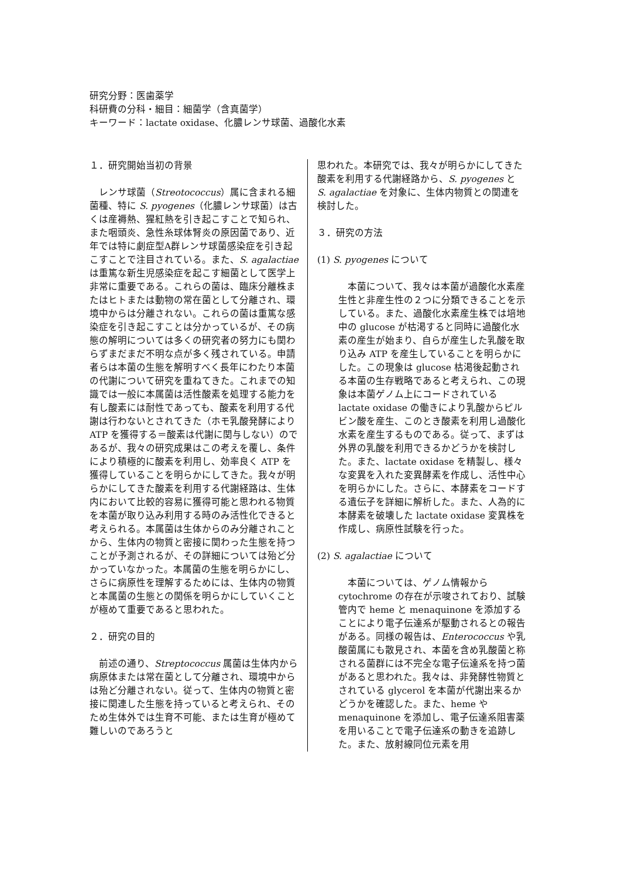研究分野：医歯薬学
科研費の分科・細目：細菌学（含真菌学）
キーワード：lactate oxidase、化膿レンサ球菌、過酸化水素
１．研究開始当初の背景
　レンサ球菌（Streotococcus）属に含まれる細菌種、特に S. pyogenes（化膿レンサ球菌）は古くは産褥熱、猩紅熱を引き起こすことで知られ、また咽頭炎、急性糸球体腎炎の原因菌であり、近年では特に劇症型A群レンサ球菌感染症を引き起こすことで注目されている。また、S. agalactiae は重篤な新生児感染症を起こす細菌として医学上非常に重要である。これらの菌は、臨床分離株またはヒトまたは動物の常在菌として分離され、環境中からは分離されない。これらの菌は重篤な感染症を引き起こすことは分かっているが、その病態の解明については多くの研究者の努力にも関わらずまだまだ不明な点が多く残されている。申請者らは本菌の生態を解明すべく長年にわたり本菌の代謝について研究を重ねてきた。これまでの知識では一般に本属菌は活性酸素を処理する能力を有し酸素には耐性であっても、酸素を利用する代謝は行わないとされてきた（ホモ乳酸発酵によりATP を獲得する＝酸素は代謝に関与しない）のであるが、我々の研究成果はこの考えを覆し、条件により積極的に酸素を利用し、効率良く ATP を獲得していることを明らかにしてきた。我々が明らかにしてきた酸素を利用する代謝経路は、生体内において比較的容易に獲得可能と思われる物質を本菌が取り込み利用する時のみ活性化できると考えられる。本属菌は生体からのみ分離されことから、生体内の物質と密接に関わった生態を持つことが予測されるが、その詳細については殆ど分かっていなかった。本属菌の生態を明らかにし、さらに病原性を理解するためには、生体内の物質と本属菌の生態との関係を明らかにしていくことが極めて重要であると思われた。
２．研究の目的
　前述の通り、Streptococcus 属菌は生体内から病原体または常在菌として分離され、環境中からは殆ど分離されない。従って、生体内の物質と密接に関連した生態を持っていると考えられ、そのため生体外では生育不可能、または生育が極めて難しいのであろうと
思われた。本研究では、我々が明らかにしてきた酸素を利用する代謝経路から、S. pyogenes と S. agalactiae を対象に、生体内物質との関連を検討した。
３．研究の方法
(1) S. pyogenes について
　本菌について、我々は本菌が過酸化水素産生性と非産生性の２つに分類できることを示している。また、過酸化水素産生株では培地中の glucose が枯渇すると同時に過酸化水素の産生が始まり、自らが産生した乳酸を取り込み ATP を産生していることを明らかにした。この現象は glucose 枯渇後起動される本菌の生存戦略であると考えられ、この現象は本菌ゲノム上にコードされている lactate oxidase の働きにより乳酸からピルビン酸を産生、このとき酸素を利用し過酸化水素を産生するものである。従って、まずは外界の乳酸を利用できるかどうかを検討した。また、lactate oxidase を精製し、様々な変異を入れた変異酵素を作成し、活性中心を明らかにした。さらに、本酵素をコードする遺伝子を詳細に解析した。また、人為的に本酵素を破壊した lactate oxidase 変異株を作成し、病原性試験を行った。
(2) S. agalactiae について
　本菌については、ゲノム情報から cytochrome の存在が示唆されており、試験管内で heme と menaquinone を添加することにより電子伝達系が駆動されるとの報告がある。同様の報告は、Enterococcus や乳酸菌属にも散見され、本菌を含め乳酸菌と称される菌群には不完全な電子伝達系を持つ菌があると思われた。我々は、非発酵性物質とされている glycerol を本菌が代謝出来るかどうかを確認した。また、heme や menaquinone を添加し、電子伝達系阻害薬を用いることで電子伝達系の動きを追跡した。また、放射線同位元素を用